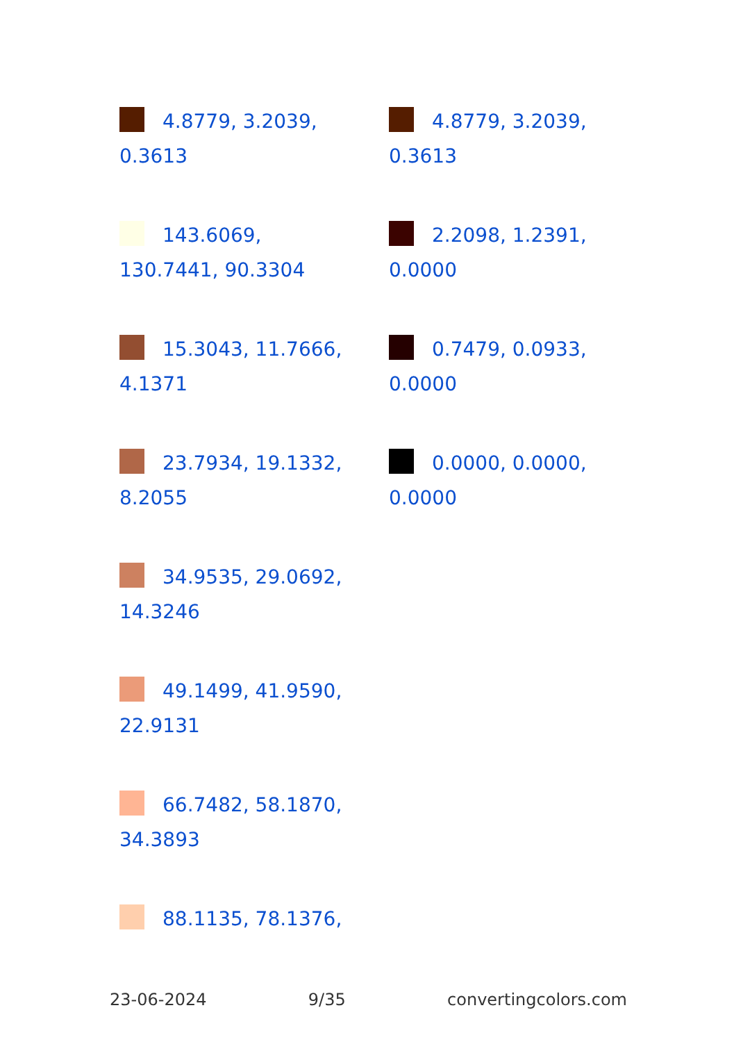4.8779, 3.2039,
0.3613
143.6069,
130.7441, 90.3304
15.3043, 11.7666,
4.1371
23.7934, 19.1332,
8.2055
34.9535, 29.0692,
14.3246
49.1499, 41.9590,
22.9131
66.7482, 58.1870,
34.3893
88.1135, 78.1376,
4.8779, 3.2039,
0.3613
2.2098, 1.2391,
0.0000
0.7479, 0.0933,
0.0000
0.0000, 0.0000,
0.0000
23-06-2024 9/35 convertingcolors.com